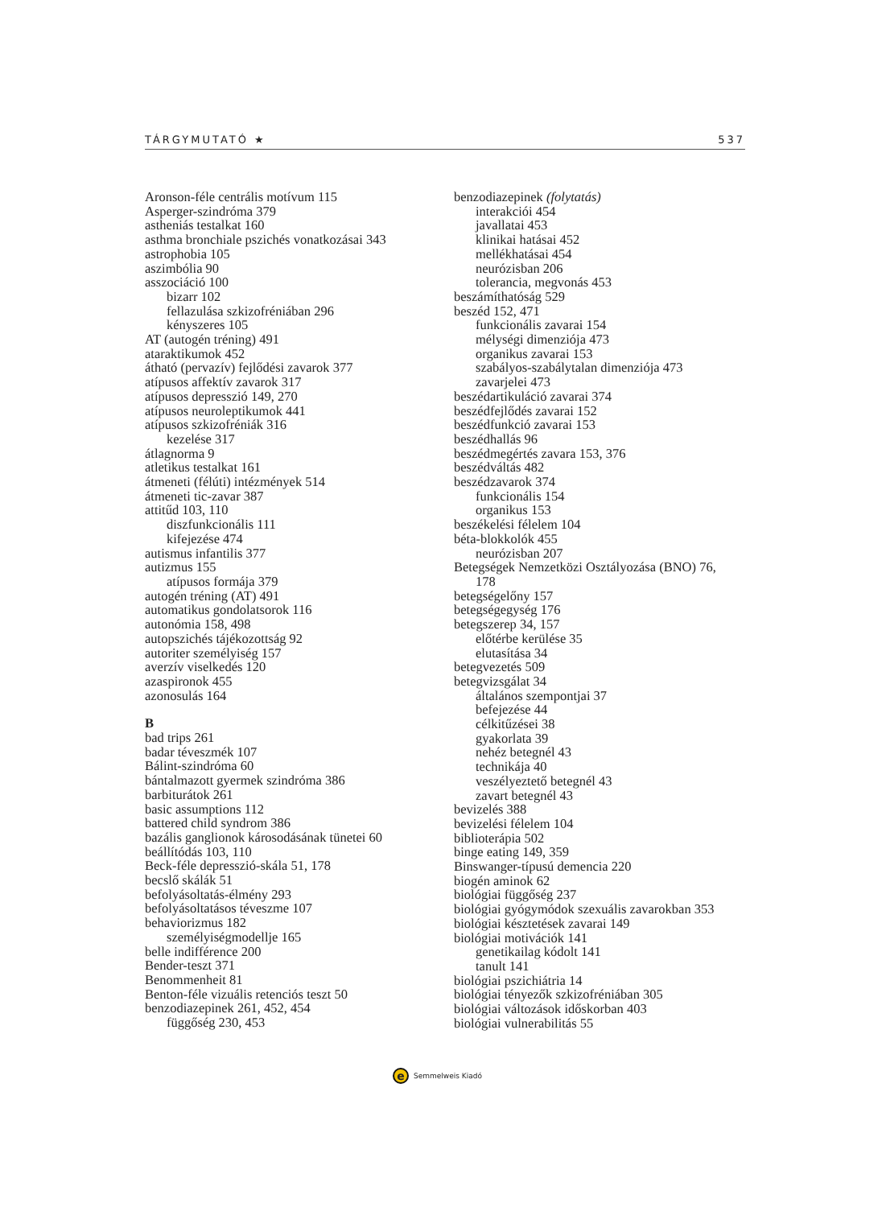TÁRGYMUTATÓ ★ 537
Aronson-féle centrális motívum 115
Asperger-szindróma 379
astheniás testalkat 160
asthma bronchiale pszichés vonatkozásai 343
astrophobia 105
aszimbólia 90
asszociáció 100
bizarr 102
fellazulása szkizofréniában 296
kényszeres 105
AT (autogén tréning) 491
ataraktikumok 452
átható (pervazív) fejlődési zavarok 377
atípusos affektív zavarok 317
atípusos depresszió 149, 270
atípusos neuroleptikumok 441
atípusos szkizofréniák 316
kezelése 317
átlagnorma 9
atletikus testalkat 161
átmeneti (félúti) intézmények 514
átmeneti tic-zavar 387
attitűd 103, 110
diszfunkcionális 111
kifejezése 474
autismus infantilis 377
autizmus 155
atípusos formája 379
autogén tréning (AT) 491
automatikus gondolatsorok 116
autonómia 158, 498
autopszichés tájékozottság 92
autoriter személyiség 157
averzív viselkedés 120
azaspironok 455
azonosulás 164
B
bad trips 261
badar téveszmék 107
Bálint-szindróma 60
bántalmazott gyermek szindróma 386
barbiturátok 261
basic assumptions 112
battered child syndrom 386
bazális ganglionok károsodásának tünetei 60
beállítódás 103, 110
Beck-féle depresszió-skála 51, 178
becslő skálák 51
befolyásoltatás-élmény 293
befolyásoltatásos téveszme 107
behaviorizmus 182
személyiségmodellje 165
belle indifférence 200
Bender-teszt 371
Benommenheit 81
Benton-féle vizuális retenciós teszt 50
benzodiazepinek 261, 452, 454
függőség 230, 453
benzodiazepinek (folytatás)
interakciói 454
javallatai 453
klinikai hatásai 452
mellékhatásai 454
neurózisban 206
tolerancia, megvonás 453
beszámíthatóság 529
beszéd 152, 471
funkcionális zavarai 154
mélységi dimenziója 473
organikus zavarai 153
szabályos-szabálytalan dimenziója 473
zavarjelei 473
beszédartikuláció zavarai 374
beszédfejlődés zavarai 152
beszédfunkció zavarai 153
beszédhallás 96
beszédmegértés zavara 153, 376
beszédváltás 482
beszédzavarok 374
funkcionális 154
organikus 153
beszékelési félelem 104
béta-blokkolók 455
neurózisban 207
Betegségek Nemzetközi Osztályozása (BNO) 76,
178
betegségelőny 157
betegségegység 176
betegszerep 34, 157
előtérbe kerülése 35
elutasítása 34
betegvezetés 509
betegvizsgálat 34
általános szempontjai 37
befejezése 44
célkitűzései 38
gyakorlata 39
nehéz betegnél 43
technikája 40
veszélyeztető betegnél 43
zavart betegnél 43
bevizelés 388
bevizelési félelem 104
biblioterápia 502
binge eating 149, 359
Binswanger-típusú demencia 220
biogén aminok 62
biológiai függőség 237
biológiai gyógymódok szexuális zavarokban 353
biológiai késztetések zavarai 149
biológiai motivációk 141
genetikailag kódolt 141
tanult 141
biológiai pszichiátria 14
biológiai tényezők szkizofréniában 305
biológiai változások időskorban 403
biológiai vulnerabilitás 55
e
Semmelweis Kiadó